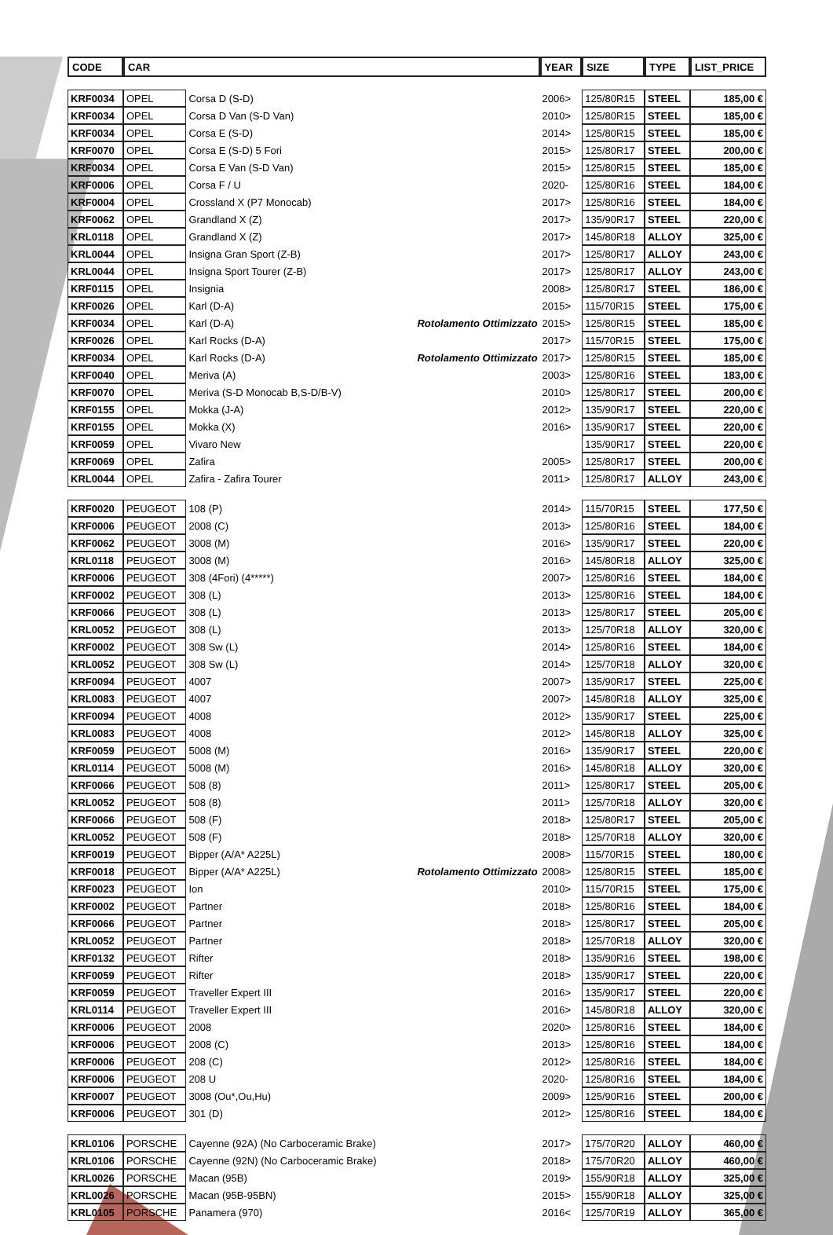| CODE | CAR | | | YEAR | SIZE | TYPE | LIST_PRICE |
| --- | --- | --- | --- | --- | --- | --- | --- |
| KRF0034 | OPEL | Corsa D (S-D) | | 2006> | 125/80R15 | STEEL | 185,00 € |
| KRF0034 | OPEL | Corsa D Van (S-D Van) | | 2010> | 125/80R15 | STEEL | 185,00 € |
| KRF0034 | OPEL | Corsa E (S-D) | | 2014> | 125/80R15 | STEEL | 185,00 € |
| KRF0070 | OPEL | Corsa E (S-D) 5 Fori | | 2015> | 125/80R17 | STEEL | 200,00 € |
| KRF0034 | OPEL | Corsa E Van (S-D Van) | | 2015> | 125/80R15 | STEEL | 185,00 € |
| KRF0006 | OPEL | Corsa F / U | | 2020- | 125/80R16 | STEEL | 184,00 € |
| KRF0004 | OPEL | Crossland X (P7 Monocab) | | 2017> | 125/80R16 | STEEL | 184,00 € |
| KRF0062 | OPEL | Grandland X (Z) | | 2017> | 135/90R17 | STEEL | 220,00 € |
| KRL0118 | OPEL | Grandland X (Z) | | 2017> | 145/80R18 | ALLOY | 325,00 € |
| KRL0044 | OPEL | Insigna Gran Sport (Z-B) | | 2017> | 125/80R17 | ALLOY | 243,00 € |
| KRL0044 | OPEL | Insigna Sport Tourer (Z-B) | | 2017> | 125/80R17 | ALLOY | 243,00 € |
| KRF0115 | OPEL | Insignia | | 2008> | 125/80R17 | STEEL | 186,00 € |
| KRF0026 | OPEL | Karl (D-A) | | 2015> | 115/70R15 | STEEL | 175,00 € |
| KRF0034 | OPEL | Karl (D-A) | Rotolamento Ottimizzato | 2015> | 125/80R15 | STEEL | 185,00 € |
| KRF0026 | OPEL | Karl Rocks (D-A) | | 2017> | 115/70R15 | STEEL | 175,00 € |
| KRF0034 | OPEL | Karl Rocks (D-A) | Rotolamento Ottimizzato | 2017> | 125/80R15 | STEEL | 185,00 € |
| KRF0040 | OPEL | Meriva (A) | | 2003> | 125/80R16 | STEEL | 183,00 € |
| KRF0070 | OPEL | Meriva (S-D Monocab B,S-D/B-V) | | 2010> | 125/80R17 | STEEL | 200,00 € |
| KRF0155 | OPEL | Mokka (J-A) | | 2012> | 135/90R17 | STEEL | 220,00 € |
| KRF0155 | OPEL | Mokka (X) | | 2016> | 135/90R17 | STEEL | 220,00 € |
| KRF0059 | OPEL | Vivaro New | | | 135/90R17 | STEEL | 220,00 € |
| KRF0069 | OPEL | Zafira | | 2005> | 125/80R17 | STEEL | 200,00 € |
| KRL0044 | OPEL | Zafira - Zafira Tourer | | 2011> | 125/80R17 | ALLOY | 243,00 € |
| KRF0020 | PEUGEOT | 108 (P) | | 2014> | 115/70R15 | STEEL | 177,50 € |
| KRF0006 | PEUGEOT | 2008 (C) | | 2013> | 125/80R16 | STEEL | 184,00 € |
| KRF0062 | PEUGEOT | 3008 (M) | | 2016> | 135/90R17 | STEEL | 220,00 € |
| KRL0118 | PEUGEOT | 3008 (M) | | 2016> | 145/80R18 | ALLOY | 325,00 € |
| KRF0006 | PEUGEOT | 308 (4Fori) (4*****) | | 2007> | 125/80R16 | STEEL | 184,00 € |
| KRF0002 | PEUGEOT | 308 (L) | | 2013> | 125/80R16 | STEEL | 184,00 € |
| KRF0066 | PEUGEOT | 308 (L) | | 2013> | 125/80R17 | STEEL | 205,00 € |
| KRL0052 | PEUGEOT | 308 (L) | | 2013> | 125/70R18 | ALLOY | 320,00 € |
| KRF0002 | PEUGEOT | 308 Sw (L) | | 2014> | 125/80R16 | STEEL | 184,00 € |
| KRL0052 | PEUGEOT | 308 Sw (L) | | 2014> | 125/70R18 | ALLOY | 320,00 € |
| KRF0094 | PEUGEOT | 4007 | | 2007> | 135/90R17 | STEEL | 225,00 € |
| KRL0083 | PEUGEOT | 4007 | | 2007> | 145/80R18 | ALLOY | 325,00 € |
| KRF0094 | PEUGEOT | 4008 | | 2012> | 135/90R17 | STEEL | 225,00 € |
| KRL0083 | PEUGEOT | 4008 | | 2012> | 145/80R18 | ALLOY | 325,00 € |
| KRF0059 | PEUGEOT | 5008 (M) | | 2016> | 135/90R17 | STEEL | 220,00 € |
| KRL0114 | PEUGEOT | 5008 (M) | | 2016> | 145/80R18 | ALLOY | 320,00 € |
| KRF0066 | PEUGEOT | 508 (8) | | 2011> | 125/80R17 | STEEL | 205,00 € |
| KRL0052 | PEUGEOT | 508 (8) | | 2011> | 125/70R18 | ALLOY | 320,00 € |
| KRF0066 | PEUGEOT | 508 (F) | | 2018> | 125/80R17 | STEEL | 205,00 € |
| KRL0052 | PEUGEOT | 508 (F) | | 2018> | 125/70R18 | ALLOY | 320,00 € |
| KRF0019 | PEUGEOT | Bipper (A/A* A225L) | | 2008> | 115/70R15 | STEEL | 180,00 € |
| KRF0018 | PEUGEOT | Bipper (A/A* A225L) | Rotolamento Ottimizzato | 2008> | 125/80R15 | STEEL | 185,00 € |
| KRF0023 | PEUGEOT | Ion | | 2010> | 115/70R15 | STEEL | 175,00 € |
| KRF0002 | PEUGEOT | Partner | | 2018> | 125/80R16 | STEEL | 184,00 € |
| KRF0066 | PEUGEOT | Partner | | 2018> | 125/80R17 | STEEL | 205,00 € |
| KRL0052 | PEUGEOT | Partner | | 2018> | 125/70R18 | ALLOY | 320,00 € |
| KRF0132 | PEUGEOT | Rifter | | 2018> | 135/90R16 | STEEL | 198,00 € |
| KRF0059 | PEUGEOT | Rifter | | 2018> | 135/90R17 | STEEL | 220,00 € |
| KRF0059 | PEUGEOT | Traveller Expert III | | 2016> | 135/90R17 | STEEL | 220,00 € |
| KRL0114 | PEUGEOT | Traveller Expert III | | 2016> | 145/80R18 | ALLOY | 320,00 € |
| KRF0006 | PEUGEOT | 2008 | | 2020> | 125/80R16 | STEEL | 184,00 € |
| KRF0006 | PEUGEOT | 2008 (C) | | 2013> | 125/80R16 | STEEL | 184,00 € |
| KRF0006 | PEUGEOT | 208 (C) | | 2012> | 125/80R16 | STEEL | 184,00 € |
| KRF0006 | PEUGEOT | 208 U | | 2020- | 125/80R16 | STEEL | 184,00 € |
| KRF0007 | PEUGEOT | 3008 (Ou*,Ou,Hu) | | 2009> | 125/90R16 | STEEL | 200,00 € |
| KRF0006 | PEUGEOT | 301 (D) | | 2012> | 125/80R16 | STEEL | 184,00 € |
| KRL0106 | PORSCHE | Cayenne (92A) (No Carboceramic Brake) | | 2017> | 175/70R20 | ALLOY | 460,00 € |
| KRL0106 | PORSCHE | Cayenne (92N) (No Carboceramic Brake) | | 2018> | 175/70R20 | ALLOY | 460,00 € |
| KRL0026 | PORSCHE | Macan (95B) | | 2019> | 155/90R18 | ALLOY | 325,00 € |
| KRL0026 | PORSCHE | Macan (95B-95BN) | | 2015> | 155/90R18 | ALLOY | 325,00 € |
| KRL0105 | PORSCHE | Panamera (970) | | 2016< | 125/70R19 | ALLOY | 365,00 € |